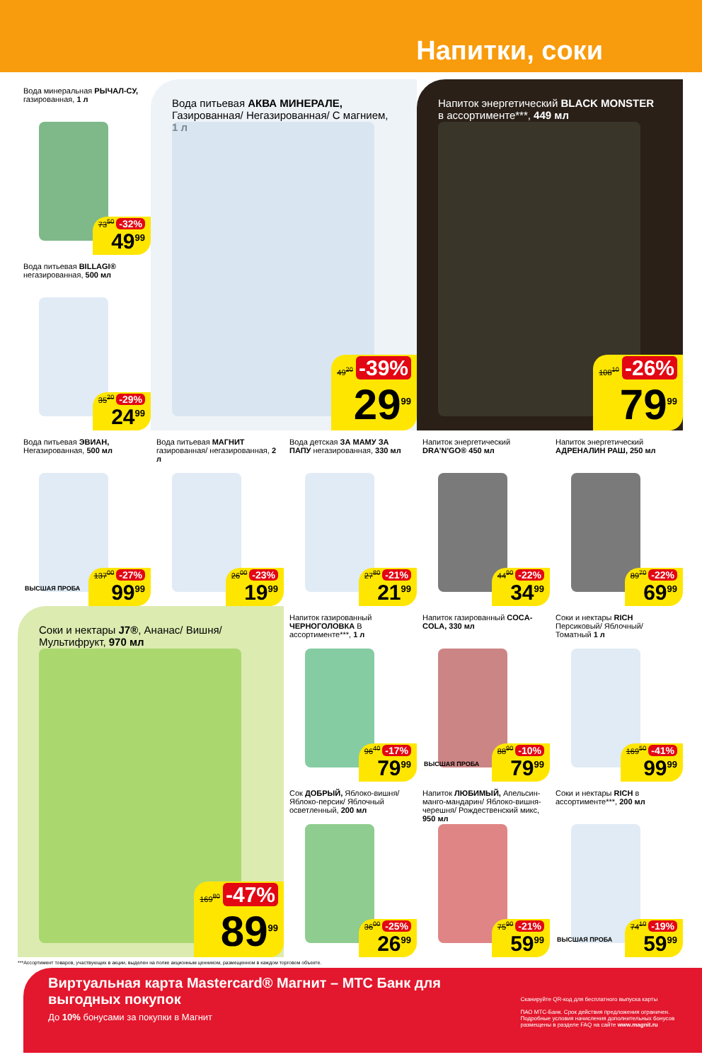Напитки, соки
Вода минеральная РЫЧАЛ-СУ, газированная, 1 л
73<sup>50</sup> -32%
49<sup>99</sup>
Вода питьевая АКВА МИНЕРАЛЕ, Газированная/ Негазированная/ С магнием, 1 л
49<sup>20</sup> -39%
29<sup>99</sup>
Напиток энергетический BLACK MONSTER в ассортименте***, 449 мл
108<sup>10</sup> -26%
79<sup>99</sup>
Вода питьевая BILLAGI® негазированная, 500 мл
35<sup>20</sup> -29%
24<sup>99</sup>
Вода питьевая ЭВИАН, Негазированная, 500 мл
ВЫСШАЯ ПРОБА
137<sup>00</sup> -27%
99<sup>99</sup>
Вода питьевая МАГНИТ газированная/ негазированная, 2 л
26<sup>00</sup> -23%
19<sup>99</sup>
Вода детская ЗА МАМУ ЗА ПАПУ негазированная, 330 мл
27<sup>80</sup> -21%
21<sup>99</sup>
Напиток энергетический DRA'N'GO® 450 мл
44<sup>90</sup> -22%
34<sup>99</sup>
Напиток энергетический АДРЕНАЛИН РАШ, 250 мл
89<sup>70</sup> -22%
69<sup>99</sup>
Соки и нектары J7®, Ананас/ Вишня/ Мультифрукт, 970 мл
169<sup>80</sup> -47%
89<sup>99</sup>
Напиток газированный ЧЕРНОГОЛОВКА В ассортименте***, 1 л
96<sup>40</sup> -17%
79<sup>99</sup>
Напиток газированный COCA-COLA, 330 мл
ВЫСШАЯ ПРОБА
88<sup>90</sup> -10%
79<sup>99</sup>
Соки и нектары RICH Персиковый/ Яблочный/ Томатный 1 л
169<sup>50</sup> -41%
99<sup>99</sup>
Сок ДОБРЫЙ, Яблоко-вишня/ Яблоко-персик/ Яблочный осветленный, 200 мл
36<sup>00</sup> -25%
26<sup>99</sup>
Напиток ЛЮБИМЫЙ, Апельсин-манго-мандарин/ Яблоко-вишня-черешня/ Рождественский микс, 950 мл
75<sup>90</sup> -21%
59<sup>99</sup>
Соки и нектары RICH в ассортименте***, 200 мл
ВЫСШАЯ ПРОБА
74<sup>10</sup> -19%
59<sup>99</sup>
***Ассортимент товаров, участвующих в акции, выделен на полке акционным ценником, размещенном в каждом торговом объекте.
Виртуальная карта Mastercard® Магнит – МТС Банк для выгодных покупок
До 10% бонусами за покупки в Магнит
Сканируйте QR-код для бесплатного выпуска карты
ПАО МТС-Банк. Срок действия предложения ограничен. Подробные условия начисления дополнительных бонусов размещены в разделе FAQ на сайте www.magnit.ru